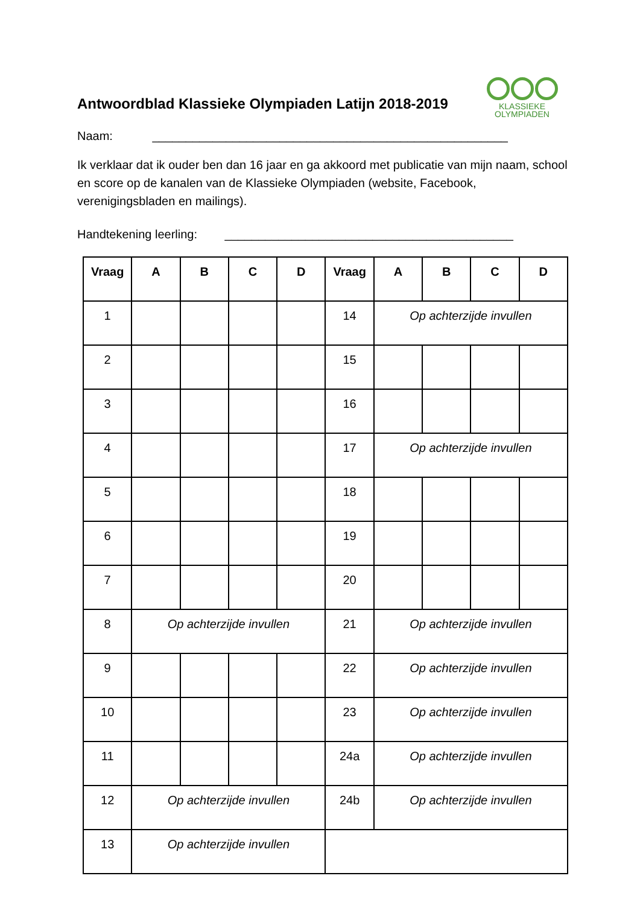Antwoordblad Klassieke Olympiaden Latijn 2018-2019
KLASSIEKE
OLYMPIADEN
Naam: _____________________________________________________
Ik verklaar dat ik ouder ben dan 16 jaar en ga akkoord met publicatie van mijn naam, school en score op de kanalen van de Klassieke Olympiaden (website, Facebook, verenigingsbladen en mailings).
Handtekening leerling: ___________________________________________
| Vraag | A | B | C | D | Vraag | A | B | C | D |
| --- | --- | --- | --- | --- | --- | --- | --- | --- | --- |
| 1 | | | | | 14 | Op achterzijde invullen | | | |
| 2 | | | | | 15 | | | | |
| 3 | | | | | 16 | | | | |
| 4 | | | | | 17 | Op achterzijde invullen | | | |
| 5 | | | | | 18 | | | | |
| 6 | | | | | 19 | | | | |
| 7 | | | | | 20 | | | | |
| 8 | Op achterzijde invullen | | | | 21 | Op achterzijde invullen | | | |
| 9 | | | | | 22 | Op achterzijde invullen | | | |
| 10 | | | | | 23 | Op achterzijde invullen | | | |
| 11 | | | | | 24a | Op achterzijde invullen | | | |
| 12 | Op achterzijde invullen | | | | 24b | Op achterzijde invullen | | | |
| 13 | Op achterzijde invullen | | | | | | | | |